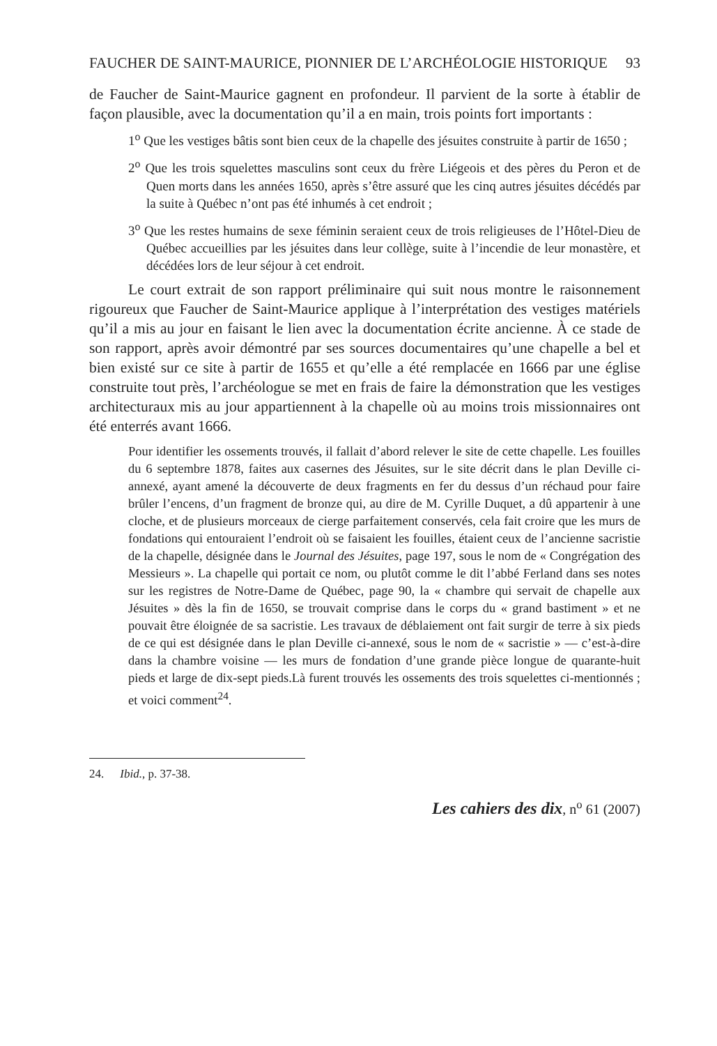FAUCHER DE SAINT-MAURICE, PIONNIER DE L’ARCHÉOLOGIE HISTORIQUE 93
de Faucher de Saint-Maurice gagnent en profondeur. Il parvient de la sorte à établir de façon plausible, avec la documentation qu’il a en main, trois points fort importants :
1<sup>o</sup> Que les vestiges bâtis sont bien ceux de la chapelle des jésuites construite à partir de 1650 ;
2<sup>o</sup> Que les trois squelettes masculins sont ceux du frère Liégeois et des pères du Peron et de Quen morts dans les années 1650, après s’être assuré que les cinq autres jésuites décédés par la suite à Québec n’ont pas été inhumés à cet endroit ;
3<sup>o</sup> Que les restes humains de sexe féminin seraient ceux de trois religieuses de l’Hôtel-Dieu de Québec accueillies par les jésuites dans leur collège, suite à l’incendie de leur monastère, et décédées lors de leur séjour à cet endroit.
Le court extrait de son rapport préliminaire qui suit nous montre le raisonnement rigoureux que Faucher de Saint-Maurice applique à l’interprétation des vestiges matériels qu’il a mis au jour en faisant le lien avec la documentation écrite ancienne. À ce stade de son rapport, après avoir démontré par ses sources documentaires qu’une chapelle a bel et bien existé sur ce site à partir de 1655 et qu’elle a été remplacée en 1666 par une église construite tout près, l’archéologue se met en frais de faire la démonstration que les vestiges architecturaux mis au jour appartiennent à la chapelle où au moins trois missionnaires ont été enterrés avant 1666.
Pour identifier les ossements trouvés, il fallait d’abord relever le site de cette chapelle. Les fouilles du 6 septembre 1878, faites aux casernes des Jésuites, sur le site décrit dans le plan Deville ci-annexé, ayant amené la découverte de deux fragments en fer du dessus d’un réchaud pour faire brûler l’encens, d’un fragment de bronze qui, au dire de M. Cyrille Duquet, a dû appartenir à une cloche, et de plusieurs morceaux de cierge parfaitement conservés, cela fait croire que les murs de fondations qui entouraient l’endroit où se faisaient les fouilles, étaient ceux de l’ancienne sacristie de la chapelle, désignée dans le Journal des Jésuites, page 197, sous le nom de « Congrégation des Messieurs ». La chapelle qui portait ce nom, ou plutôt comme le dit l’abbé Ferland dans ses notes sur les registres de Notre-Dame de Québec, page 90, la « chambre qui servait de chapelle aux Jésuites » dès la fin de 1650, se trouvait comprise dans le corps du « grand bastiment » et ne pouvait être éloignée de sa sacristie. Les travaux de déblaiement ont fait surgir de terre à six pieds de ce qui est désignée dans le plan Deville ci-annexé, sous le nom de « sacristie » — c’est-à-dire dans la chambre voisine — les murs de fondation d’une grande pièce longue de quarante-huit pieds et large de dix-sept pieds.Là furent trouvés les ossements des trois squelettes ci-mentionnés ; et voici comment<sup>24</sup>.
24. Ibid., p. 37-38.
Les cahiers des dix, n<sup>o</sup> 61 (2007)